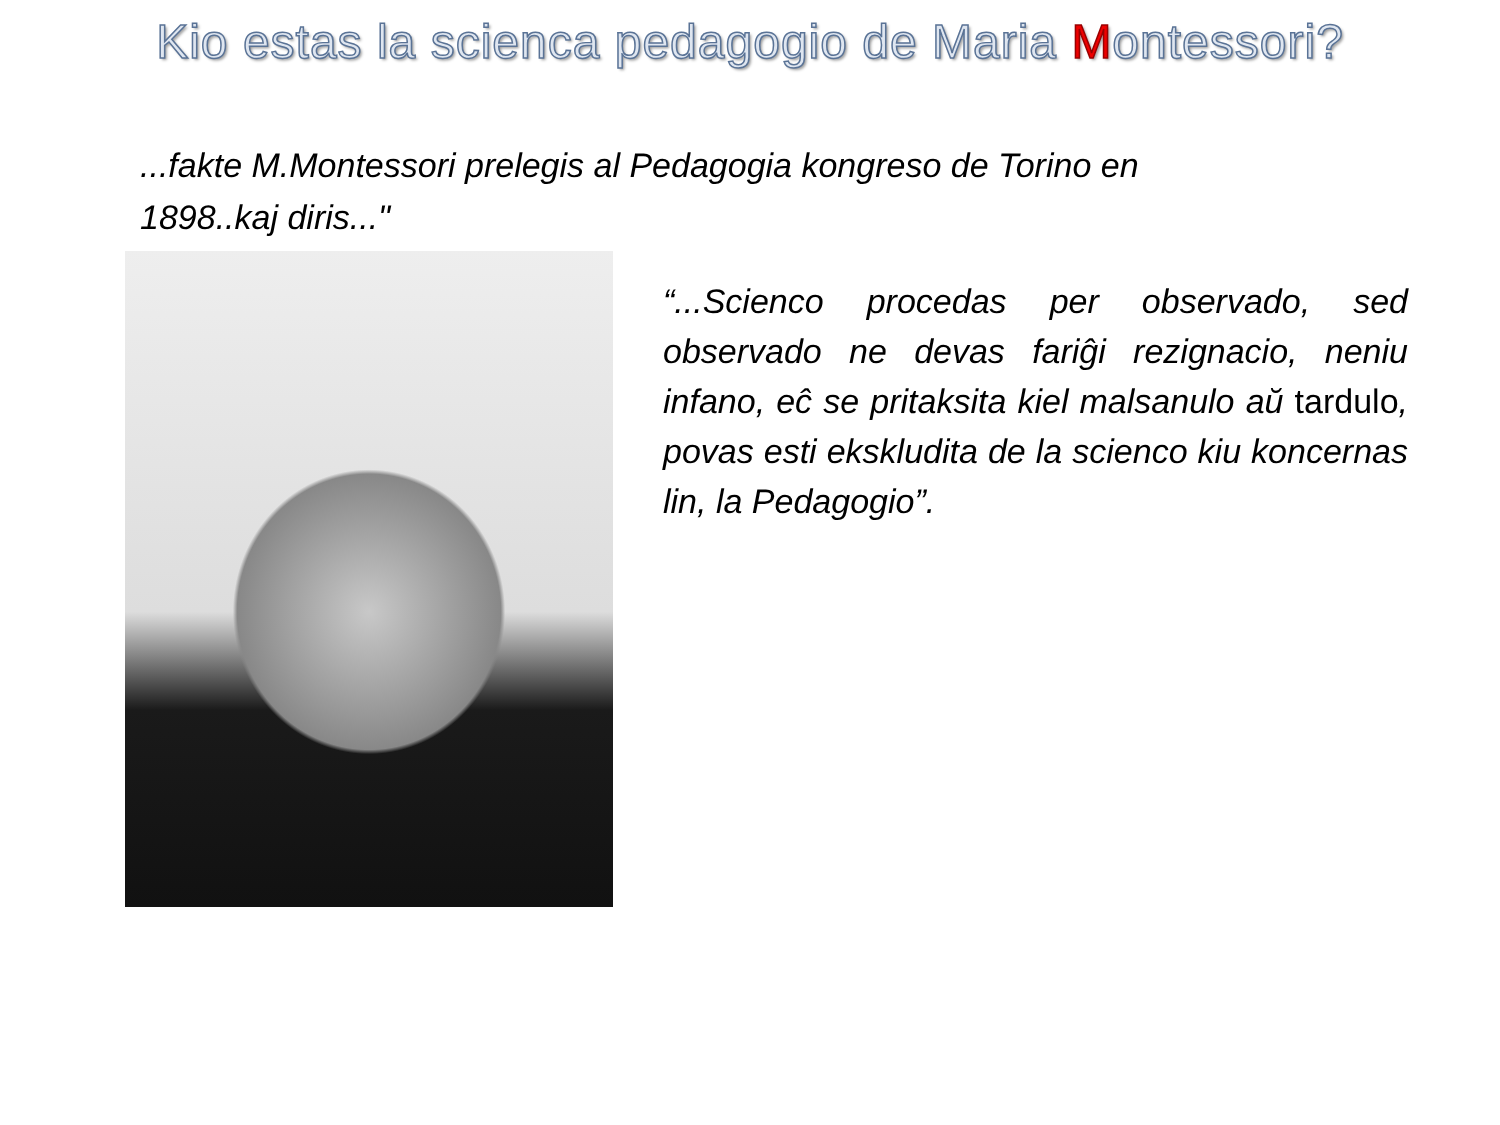Kio estas la scienca pedagogio de Maria Montessori?
...fakte M.Montessori prelegis al Pedagogia kongreso de Torino en 1898..kaj diris..."
“...Scienco procedas per observado, sed observado ne devas fariĝi rezignacio, neniu infano, eĉ se pritaksita kiel malsanulo aŭ tardulo, povas esti ekskludita de la scienco kiu koncernas lin, la Pedagogio”.